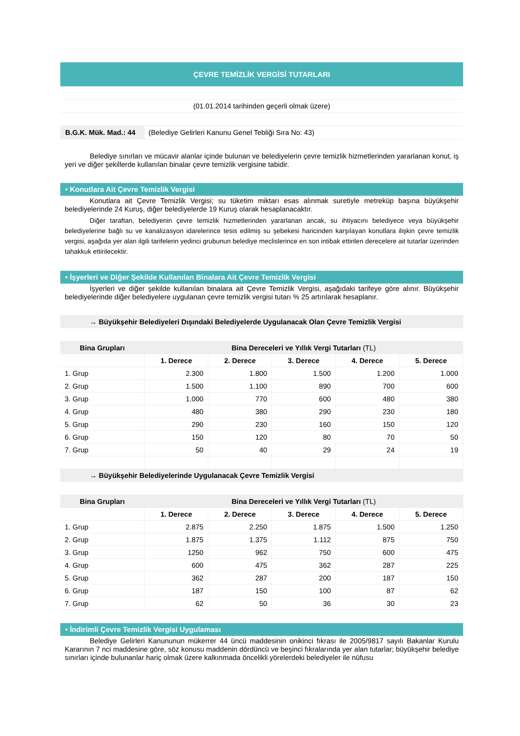ÇEVRE TEMİZLİK VERGİSİ TUTARLARI
(01.01.2014 tarihinden geçerli olmak üzere)
B.G.K. Mük. Mad.: 44 (Belediye Gelirleri Kanunu Genel Tebliği Sıra No: 43)
Belediye sınırları ve mücavir alanlar içinde bulunan ve belediyelerin çevre temizlik hizmetlerinden yararlanan konut, iş yeri ve diğer şekillerde kullanılan binalar çevre temizlik vergisine tabidir.
• Konutlara Ait Çevre Temizlik Vergisi
Konutlara ait Çevre Temizlik Vergisi; su tüketim miktarı esas alınmak suretiyle metreküp başına büyükşehir belediyelerinde 24 Kuruş, diğer belediyelerde 19 Kuruş olarak hesaplanacaktır.
Diğer taraftan, belediyenin çevre temizlik hizmetlerinden yararlanan ancak, su ihtiyacını belediyece veya büyükşehir belediyelerine bağlı su ve kanalizasyon idarelerince tesis edilmiş su şebekesi haricinden karşılayan konutlara ilişkin çevre temizlik vergisi, aşağıda yer alan ilgili tarifelerin yedinci grubunun belediye meclislerince en son intibak ettirilen derecelere ait tutarlar üzerinden tahakkuk ettirilecektir.
• İşyerleri ve Diğer Şekilde Kullanılan Binalara Ait Çevre Temizlik Vergisi
İşyerleri ve diğer şekilde kullanılan binalara ait Çevre Temizlik Vergisi, aşağıdaki tarifeye göre alınır. Büyükşehir belediyelerinde diğer belediyelere uygulanan çevre temizlik vergisi tutarı % 25 artırılarak hesaplanır.
→ Büyükşehir Belediyeleri Dışındaki Belediyelerde Uygulanacak Olan Çevre Temizlik Vergisi
| Bina Grupları | Bina Dereceleri ve Yıllık Vergi Tutarları (TL) | | | | |
| --- | --- | --- | --- | --- | --- |
| | 1. Derece | 2. Derece | 3. Derece | 4. Derece | 5. Derece |
| 1. Grup | 2.300 | 1.800 | 1.500 | 1.200 | 1.000 |
| 2. Grup | 1.500 | 1.100 | 890 | 700 | 600 |
| 3. Grup | 1.000 | 770 | 600 | 480 | 380 |
| 4. Grup | 480 | 380 | 290 | 230 | 180 |
| 5. Grup | 290 | 230 | 160 | 150 | 120 |
| 6. Grup | 150 | 120 | 80 | 70 | 50 |
| 7. Grup | 50 | 40 | 29 | 24 | 19 |
→ Büyükşehir Belediyelerinde Uygulanacak Çevre Temizlik Vergisi
| Bina Grupları | Bina Dereceleri ve Yıllık Vergi Tutarları (TL) | | | | |
| --- | --- | --- | --- | --- | --- |
| | 1. Derece | 2. Derece | 3. Derece | 4. Derece | 5. Derece |
| 1. Grup | 2.875 | 2.250 | 1.875 | 1.500 | 1.250 |
| 2. Grup | 1.875 | 1.375 | 1.112 | 875 | 750 |
| 3. Grup | 1250 | 962 | 750 | 600 | 475 |
| 4. Grup | 600 | 475 | 362 | 287 | 225 |
| 5. Grup | 362 | 287 | 200 | 187 | 150 |
| 6. Grup | 187 | 150 | 100 | 87 | 62 |
| 7. Grup | 62 | 50 | 36 | 30 | 23 |
• İndirimli Çevre Temizlik Vergisi Uygulaması
Belediye Gelirleri Kanununun mükerrer 44 üncü maddesinin onikinci fıkrası ile 2005/9817 sayılı Bakanlar Kurulu Kararının 7 nci maddesine göre, söz konusu maddenin dördüncü ve beşinci fıkralarında yer alan tutarlar; büyükşehir belediye sınırları içinde bulunanlar hariç olmak üzere kalkınmada öncelikli yörelerdeki belediyeler ile nüfusu